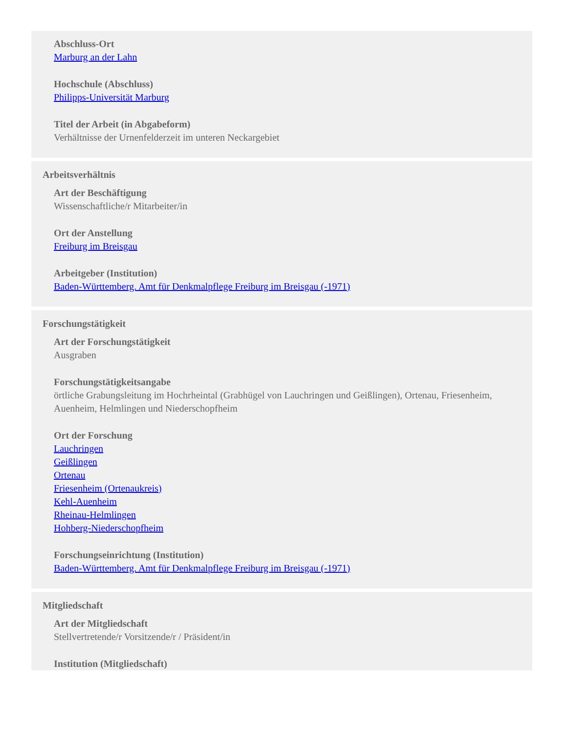Abschluss-Ort
Marburg an der Lahn
Hochschule (Abschluss)
Philipps-Universität Marburg
Titel der Arbeit (in Abgabeform)
Verhältnisse der Urnenfelderzeit im unteren Neckargebiet
Arbeitsverhältnis
Art der Beschäftigung
Wissenschaftliche/r Mitarbeiter/in
Ort der Anstellung
Freiburg im Breisgau
Arbeitgeber (Institution)
Baden-Württemberg. Amt für Denkmalpflege Freiburg im Breisgau (-1971)
Forschungstätigkeit
Art der Forschungstätigkeit
Ausgraben
Forschungstätigkeitsangabe
örtliche Grabungsleitung im Hochrheintal (Grabhügel von Lauchringen und Geißlingen), Ortenau, Friesenheim, Auenheim, Helmlingen und Niederschopfheim
Ort der Forschung
Lauchringen
Geißlingen
Ortenau
Friesenheim (Ortenaukreis)
Kehl-Auenheim
Rheinau-Helmlingen
Hohberg-Niederschopfheim
Forschungseinrichtung (Institution)
Baden-Württemberg. Amt für Denkmalpflege Freiburg im Breisgau (-1971)
Mitgliedschaft
Art der Mitgliedschaft
Stellvertretende/r Vorsitzende/r / Präsident/in
Institution (Mitgliedschaft)